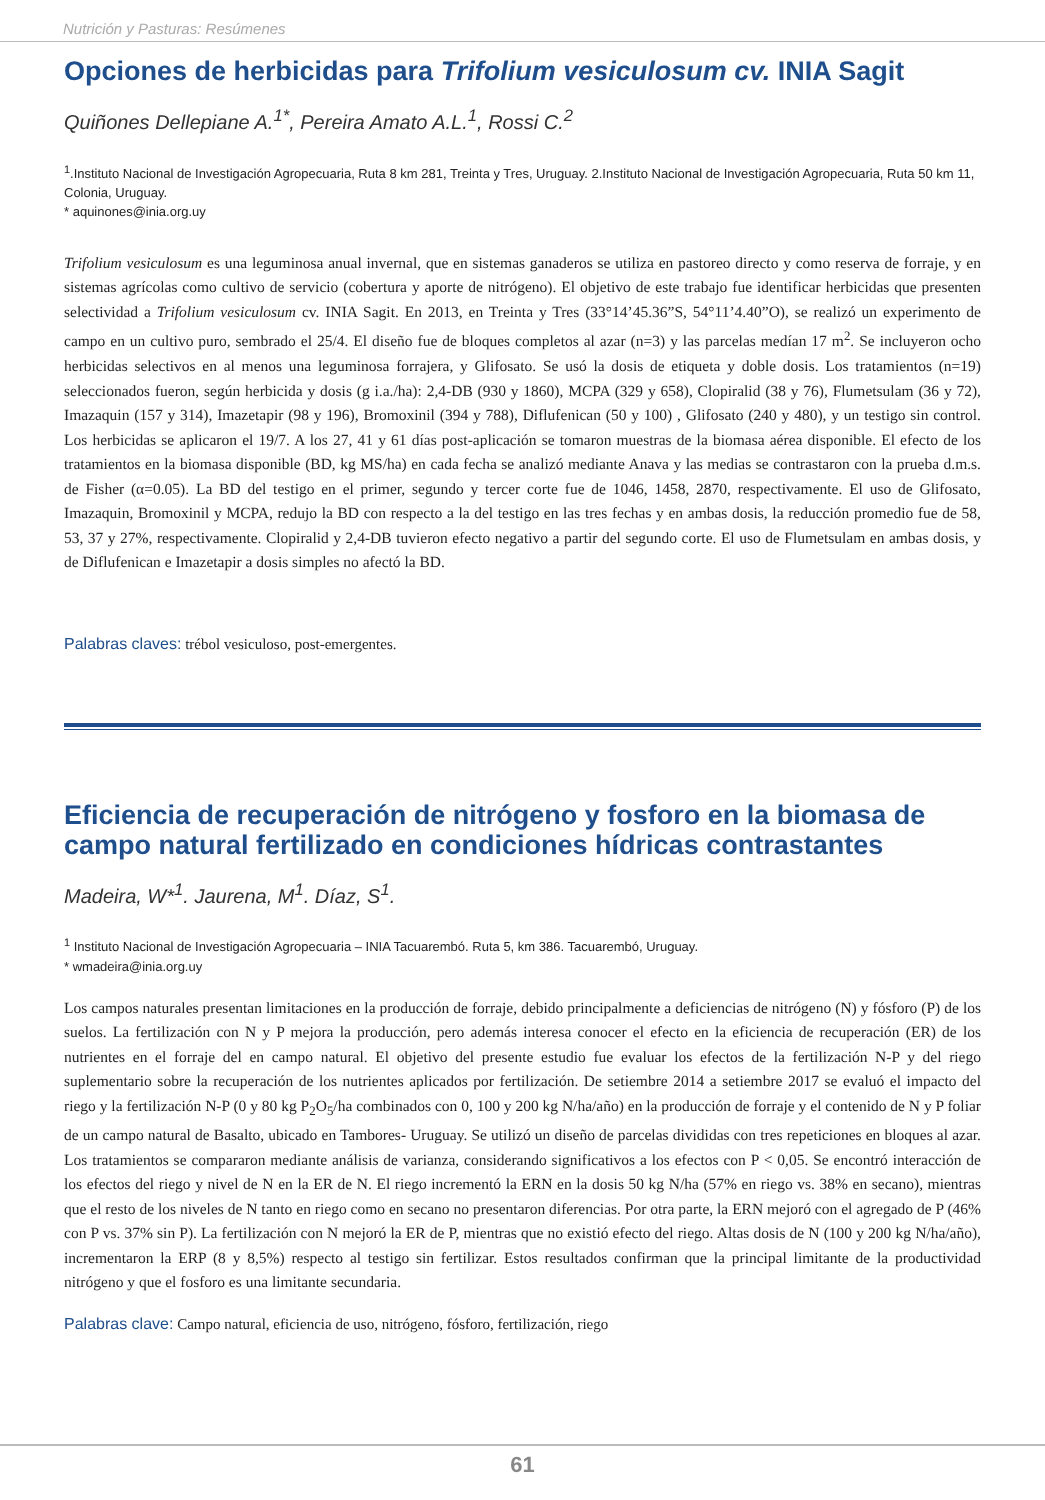Nutrición y Pasturas: Resúmenes
Opciones de herbicidas para Trifolium vesiculosum cv. INIA Sagit
Quiñones Dellepiane A.<sup>1*</sup>, Pereira Amato A.L.<sup>1</sup>, Rossi C.<sup>2</sup>
<sup>1</sup>.Instituto Nacional de Investigación Agropecuaria, Ruta 8 km 281, Treinta y Tres, Uruguay. 2.Instituto Nacional de Investigación Agropecuaria, Ruta 50 km 11, Colonia, Uruguay.
* aquinones@inia.org.uy
Trifolium vesiculosum es una leguminosa anual invernal, que en sistemas ganaderos se utiliza en pastoreo directo y como reserva de forraje, y en sistemas agrícolas como cultivo de servicio (cobertura y aporte de nitrógeno). El objetivo de este trabajo fue identificar herbicidas que presenten selectividad a Trifolium vesiculosum cv. INIA Sagit. En 2013, en Treinta y Tres (33°14’45.36”S, 54°11’4.40”O), se realizó un experimento de campo en un cultivo puro, sembrado el 25/4. El diseño fue de bloques completos al azar (n=3) y las parcelas medían 17 m<sup>2</sup>. Se incluyeron ocho herbicidas selectivos en al menos una leguminosa forrajera, y Glifosato. Se usó la dosis de etiqueta y doble dosis. Los tratamientos (n=19) seleccionados fueron, según herbicida y dosis (g i.a./ha): 2,4-DB (930 y 1860), MCPA (329 y 658), Clopiralid (38 y 76), Flumetsulam (36 y 72), Imazaquin (157 y 314), Imazetapir (98 y 196), Bromoxinil (394 y 788), Diflufenican (50 y 100) , Glifosato (240 y 480), y un testigo sin control. Los herbicidas se aplicaron el 19/7. A los 27, 41 y 61 días post-aplicación se tomaron muestras de la biomasa aérea disponible. El efecto de los tratamientos en la biomasa disponible (BD, kg MS/ha) en cada fecha se analizó mediante Anava y las medias se contrastaron con la prueba d.m.s. de Fisher (α=0.05). La BD del testigo en el primer, segundo y tercer corte fue de 1046, 1458, 2870, respectivamente. El uso de Glifosato, Imazaquin, Bromoxinil y MCPA, redujo la BD con respecto a la del testigo en las tres fechas y en ambas dosis, la reducción promedio fue de 58, 53, 37 y 27%, respectivamente. Clopiralid y 2,4-DB tuvieron efecto negativo a partir del segundo corte. El uso de Flumetsulam en ambas dosis, y de Diflufenican e Imazetapir a dosis simples no afectó la BD.
Palabras claves: trébol vesiculoso, post-emergentes.
Eficiencia de recuperación de nitrógeno y fosforo en la biomasa de campo natural fertilizado en condiciones hídricas contrastantes
Madeira, W*<sup>1</sup>. Jaurena, M<sup>1</sup>. Díaz, S<sup>1</sup>.
<sup>1</sup> Instituto Nacional de Investigación Agropecuaria – INIA Tacuarembó. Ruta 5, km 386. Tacuarembó, Uruguay.
* wmadeira@inia.org.uy
Los campos naturales presentan limitaciones en la producción de forraje, debido principalmente a deficiencias de nitrógeno (N) y fósforo (P) de los suelos. La fertilización con N y P mejora la producción, pero además interesa conocer el efecto en la eficiencia de recuperación (ER) de los nutrientes en el forraje del en campo natural. El objetivo del presente estudio fue evaluar los efectos de la fertilización N-P y del riego suplementario sobre la recuperación de los nutrientes aplicados por fertilización. De setiembre 2014 a setiembre 2017 se evaluó el impacto del riego y la fertilización N-P (0 y 80 kg P<sub>2</sub>O<sub>5</sub>/ha combinados con 0, 100 y 200 kg N/ha/año) en la producción de forraje y el contenido de N y P foliar de un campo natural de Basalto, ubicado en Tambores- Uruguay. Se utilizó un diseño de parcelas divididas con tres repeticiones en bloques al azar. Los tratamientos se compararon mediante análisis de varianza, considerando significativos a los efectos con P < 0,05. Se encontró interacción de los efectos del riego y nivel de N en la ER de N. El riego incrementó la ERN en la dosis 50 kg N/ha (57% en riego vs. 38% en secano), mientras que el resto de los niveles de N tanto en riego como en secano no presentaron diferencias. Por otra parte, la ERN mejoró con el agregado de P (46% con P vs. 37% sin P). La fertilización con N mejoró la ER de P, mientras que no existió efecto del riego. Altas dosis de N (100 y 200 kg N/ha/año), incrementaron la ERP (8 y 8,5%) respecto al testigo sin fertilizar. Estos resultados confirman que la principal limitante de la productividad nitrógeno y que el fosforo es una limitante secundaria.
Palabras clave: Campo natural, eficiencia de uso, nitrógeno, fósforo, fertilización, riego
61